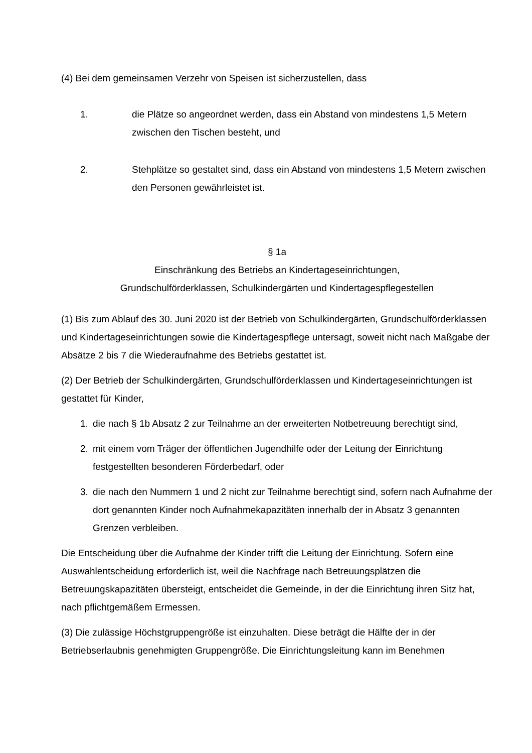(4) Bei dem gemeinsamen Verzehr von Speisen ist sicherzustellen, dass
1. die Plätze so angeordnet werden, dass ein Abstand von mindestens 1,5 Metern zwischen den Tischen besteht, und
2. Stehplätze so gestaltet sind, dass ein Abstand von mindestens 1,5 Metern zwischen den Personen gewährleistet ist.
§ 1a
Einschränkung des Betriebs an Kindertageseinrichtungen,
Grundschulförderklassen, Schulkindergärten und Kindertagespflegestellen
(1) Bis zum Ablauf des 30. Juni 2020 ist der Betrieb von Schulkindergärten, Grundschulförderklassen und Kindertageseinrichtungen sowie die Kindertagespflege untersagt, soweit nicht nach Maßgabe der Absätze 2 bis 7 die Wiederaufnahme des Betriebs gestattet ist.
(2) Der Betrieb der Schulkindergärten, Grundschulförderklassen und Kindertageseinrichtungen ist gestattet für Kinder,
1. die nach § 1b Absatz 2 zur Teilnahme an der erweiterten Notbetreuung berechtigt sind,
2. mit einem vom Träger der öffentlichen Jugendhilfe oder der Leitung der Einrichtung festgestellten besonderen Förderbedarf, oder
3. die nach den Nummern 1 und 2 nicht zur Teilnahme berechtigt sind, sofern nach Aufnahme der dort genannten Kinder noch Aufnahmekapazitäten innerhalb der in Absatz 3 genannten Grenzen verbleiben.
Die Entscheidung über die Aufnahme der Kinder trifft die Leitung der Einrichtung. Sofern eine Auswahlentscheidung erforderlich ist, weil die Nachfrage nach Betreuungsplätzen die Betreuungskapazitäten übersteigt, entscheidet die Gemeinde, in der die Einrichtung ihren Sitz hat, nach pflichtgemäßem Ermessen.
(3) Die zulässige Höchstgruppengröße ist einzuhalten. Diese beträgt die Hälfte der in der Betriebserlaubnis genehmigten Gruppengröße. Die Einrichtungsleitung kann im Benehmen